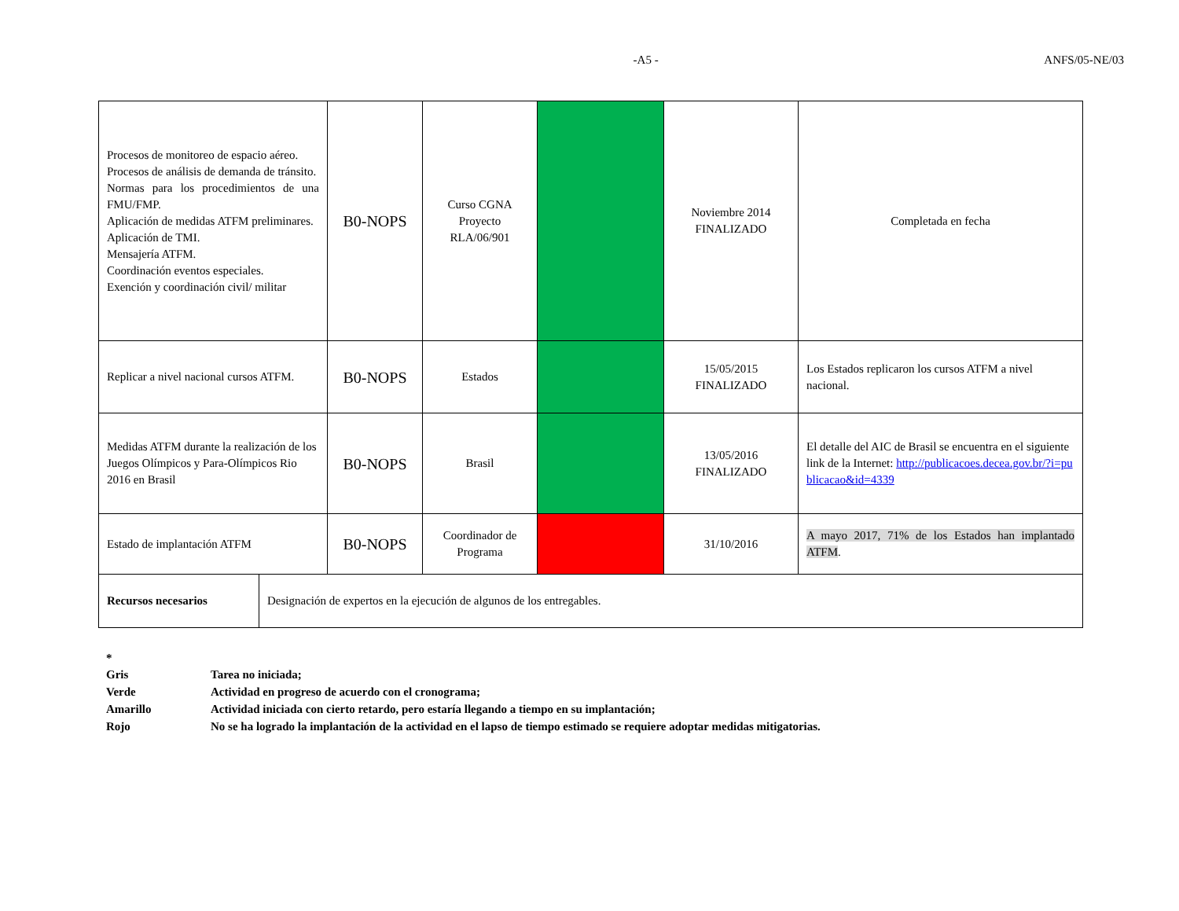-A5 - ANFS/05-NE/03
| Procesos de monitoreo de espacio aéreo. Procesos de análisis de demanda de tránsito. Normas para los procedimientos de una FMU/FMP. Aplicación de medidas ATFM preliminares. Aplicación de TMI. Mensajería ATFM. Coordinación eventos especiales. Exención y coordinación civil/ militar | B0-NOPS | Curso CGNA Proyecto RLA/06/901 | | Noviembre 2014 FINALIZADO | Completada en fecha |
| Replicar a nivel nacional cursos ATFM. | B0-NOPS | Estados | | 15/05/2015 FINALIZADO | Los Estados replicaron los cursos ATFM a nivel nacional. |
| Medidas ATFM durante la realización de los Juegos Olímpicos y Para-Olímpicos Rio 2016 en Brasil | B0-NOPS | Brasil | | 13/05/2016 FINALIZADO | El detalle del AIC de Brasil se encuentra en el siguiente link de la Internet: http://publicacoes.decea.gov.br/?i=publicacao&id=4339 |
| Estado de implantación ATFM | B0-NOPS | Coordinador de Programa | | 31/10/2016 | A mayo 2017, 71% de los Estados han implantado ATFM . |
| Recursos necesarios | Designación de expertos en la ejecución de algunos de los entregables. |
*
Gris Tarea no iniciada;
Verde Actividad en progreso de acuerdo con el cronograma;
Amarillo Actividad iniciada con cierto retardo, pero estaría llegando a tiempo en su implantación;
Rojo No se ha logrado la implantación de la actividad en el lapso de tiempo estimado se requiere adoptar medidas mitigatorias.